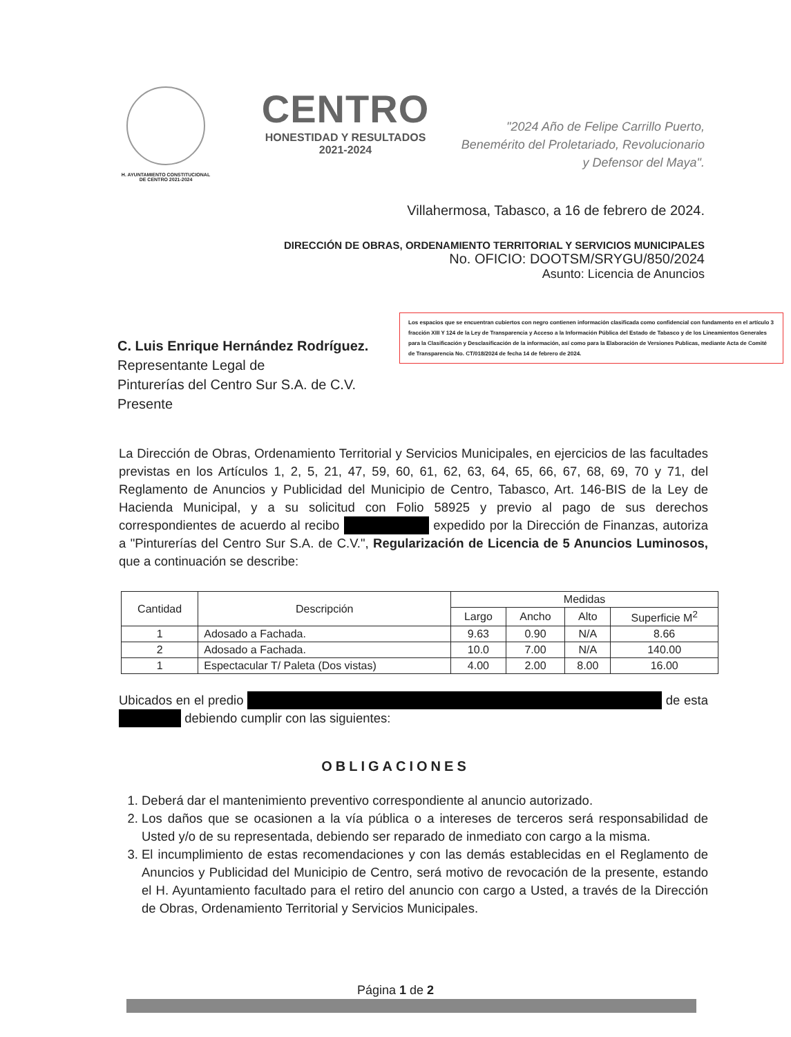H. AYUNTAMIENTO CONSTITUCIONAL
DE CENTRO 2021-2024
CENTRO
HONESTIDAD Y RESULTADOS
2021-2024
"2024 Año de Felipe Carrillo Puerto,
Benemérito del Proletariado, Revolucionario
y Defensor del Maya".
Villahermosa, Tabasco, a 16 de febrero de 2024.
DIRECCIÓN DE OBRAS, ORDENAMIENTO TERRITORIAL Y SERVICIOS MUNICIPALES
No. OFICIO: DOOTSM/SRYGU/850/2024
Asunto: Licencia de Anuncios
Los espacios que se encuentran cubiertos con negro contienen información clasificada como confidencial con fundamento en el artículo 3 fracción XIII Y 124 de la Ley de Transparencia y Acceso a la Información Pública del Estado de Tabasco y de los Lineamientos Generales para la Clasificación y Desclasificación de la información, así como para la Elaboración de Versiones Publicas, mediante Acta de Comité de Transparencia No. CT/018/2024 de fecha 14 de febrero de 2024.
C. Luis Enrique Hernández Rodríguez.
Representante Legal de
Pinturerías del Centro Sur S.A. de C.V.
Presente
La Dirección de Obras, Ordenamiento Territorial y Servicios Municipales, en ejercicios de las facultades previstas en los Artículos 1, 2, 5, 21, 47, 59, 60, 61, 62, 63, 64, 65, 66, 67, 68, 69, 70 y 71, del Reglamento de Anuncios y Publicidad del Municipio de Centro, Tabasco, Art. 146-BIS de la Ley de Hacienda Municipal, y a su solicitud con Folio 58925 y previo al pago de sus derechos correspondientes de acuerdo al recibo expedido por la Dirección de Finanzas, autoriza a "Pinturerías del Centro Sur S.A. de C.V.", Regularización de Licencia de 5 Anuncios Luminosos, que a continuación se describe:
| Cantidad | Descripción | Medidas | | | |
| --- | --- | --- | --- | --- | --- |
| | | Largo | Ancho | Alto | Superficie M<sup>2</sup> |
| 1 | Adosado a Fachada. | 9.63 | 0.90 | N/A | 8.66 |
| 2 | Adosado a Fachada. | 10.0 | 7.00 | N/A | 140.00 |
| 1 | Espectacular T/ Paleta (Dos vistas) | 4.00 | 2.00 | 8.00 | 16.00 |
Ubicados en el predio de esta debiendo cumplir con las siguientes:
OBLIGACIONES
1. Deberá dar el mantenimiento preventivo correspondiente al anuncio autorizado.
2. Los daños que se ocasionen a la vía pública o a intereses de terceros será responsabilidad de Usted y/o de su representada, debiendo ser reparado de inmediato con cargo a la misma.
3. El incumplimiento de estas recomendaciones y con las demás establecidas en el Reglamento de Anuncios y Publicidad del Municipio de Centro, será motivo de revocación de la presente, estando el H. Ayuntamiento facultado para el retiro del anuncio con cargo a Usted, a través de la Dirección de Obras, Ordenamiento Territorial y Servicios Municipales.
Página 1 de 2